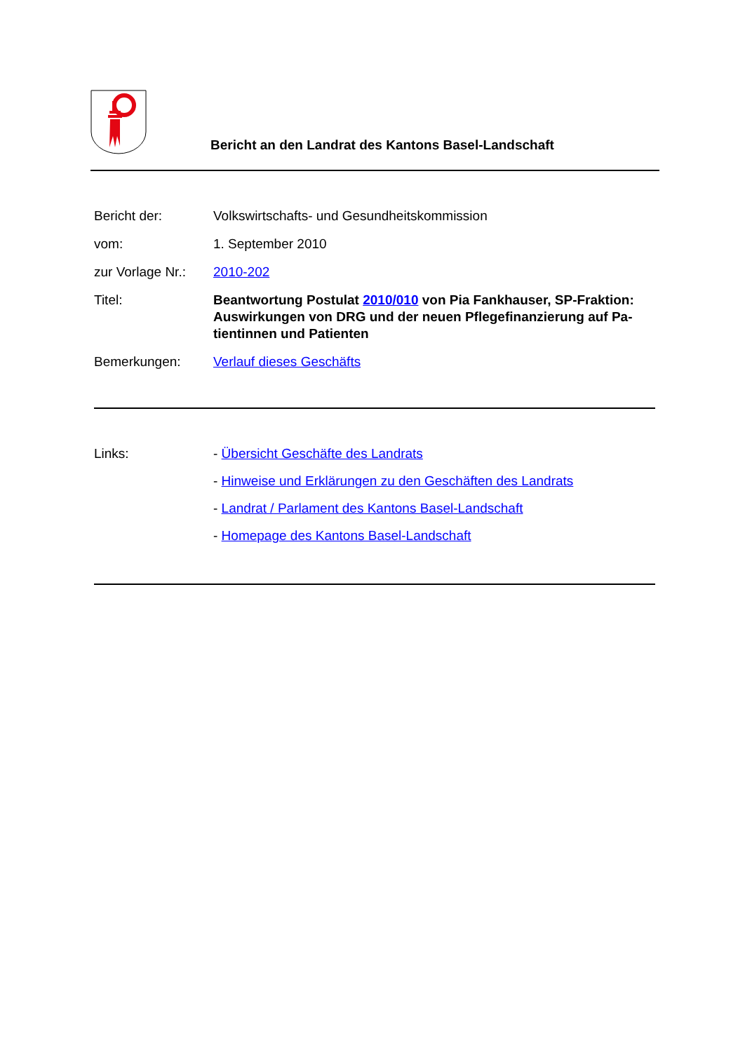Bericht an den Landrat des Kantons Basel-Landschaft
Bericht der: Volkswirtschafts- und Gesundheitskommission
vom: 1. September 2010
zur Vorlage Nr.:
2010-202
Titel: Beantwortung Postulat 2010/010 von Pia Fankhauser, SP-Fraktion: Auswirkungen von DRG und der neuen Pflegefinanzierung auf Pa­tientinnen und Patienten
Bemerkungen: Verlauf dieses Geschäfts
Links: - Übersicht Geschäfte des Landrats
- Hinweise und Erklärungen zu den Geschäften des Landrats
- Landrat / Parlament des Kantons Basel-Landschaft
- Homepage des Kantons Basel-Landschaft